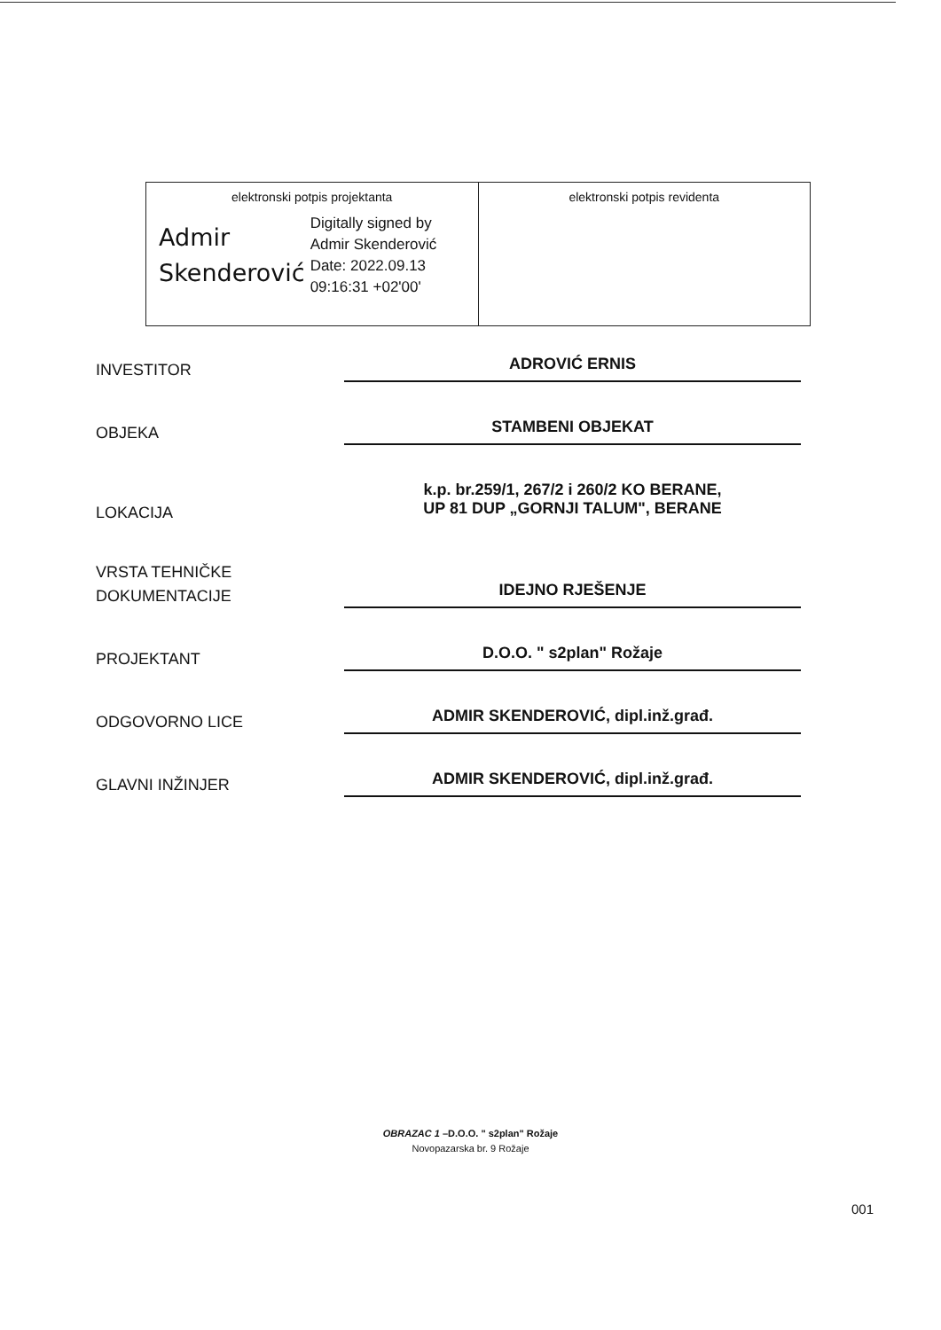| elektronski potpis projektanta Admir Skenderović Digitally signed by Admir Skenderović Date: 2022.09.13 09:16:31 +02'00' | elektronski potpis revidenta |
INVESTITOR
ADROVIĆ ERNIS
OBJEKA
STAMBENI OBJEKAT
LOKACIJA
k.p. br.259/1, 267/2 i 260/2 KO BERANE,
UP 81 DUP „GORNJI TALUM", BERANE
VRSTA TEHNIČKE
DOKUMENTACIJE
IDEJNO RJEŠENJE
PROJEKTANT
D.O.O. " s2plan" Rožaje
ODGOVORNO LICE
ADMIR SKENDEROVIĆ, dipl.inž.građ.
GLAVNI INŽINJER
ADMIR SKENDEROVIĆ, dipl.inž.građ.
OBRAZAC 1 –D.O.O. " s2plan" Rožaje
Novopazarska br. 9 Rožaje
001